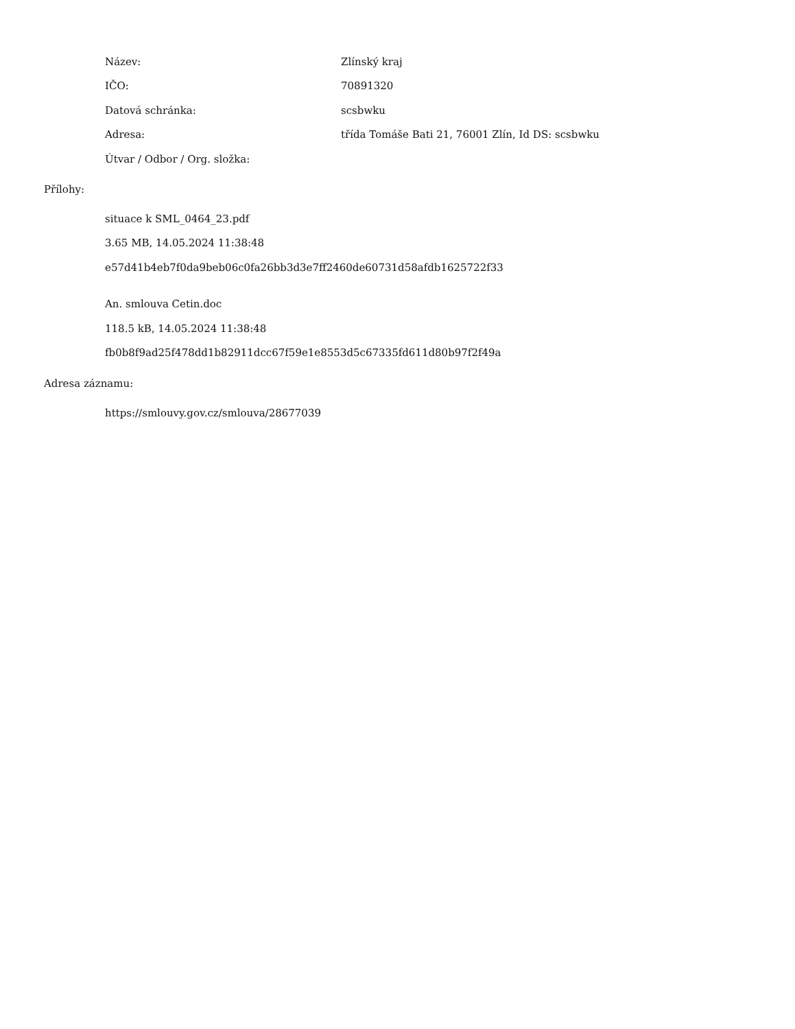| Název: | Zlínský kraj |
| IČO: | 70891320 |
| Datová schránka: | scsbwku |
| Adresa: | třída Tomáše Bati 21, 76001 Zlín, Id DS: scsbwku |
| Útvar / Odbor / Org. složka: | |
Přílohy:
situace k SML_0464_23.pdf
3.65 MB, 14.05.2024 11:38:48
e57d41b4eb7f0da9beb06c0fa26bb3d3e7ff2460de60731d58afdb1625722f33
An. smlouva Cetin.doc
118.5 kB, 14.05.2024 11:38:48
fb0b8f9ad25f478dd1b82911dcc67f59e1e8553d5c67335fd611d80b97f2f49a
Adresa záznamu:
https://smlouvy.gov.cz/smlouva/28677039